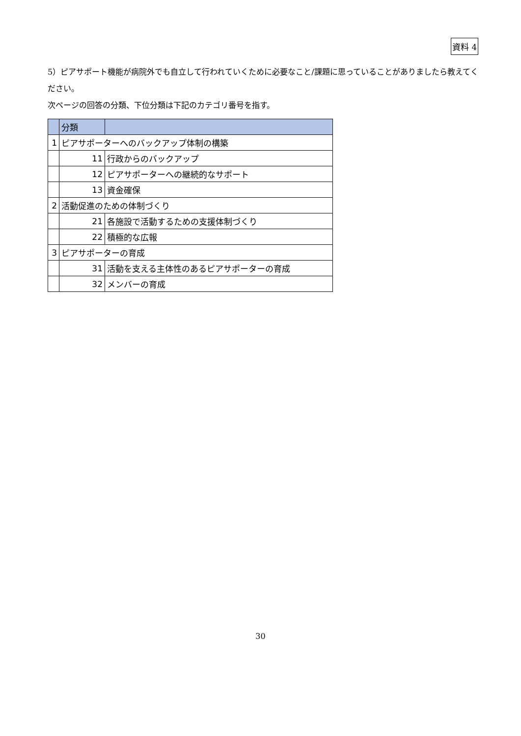資料 4
5）ピアサポート機能が病院外でも自立して行われていくために必要なこと/課題に思っていることがありましたら教えてください。
次ページの回答の分類、下位分類は下記のカテゴリ番号を指す。
| | 分類 | |
| 1 | ピアサポーターへのバックアップ体制の構築 | |
| | 11 | 行政からのバックアップ |
| | 12 | ピアサポーターへの継続的なサポート |
| | 13 | 資金確保 |
| 2 | 活動促進のための体制づくり | |
| | 21 | 各施設で活動するための支援体制づくり |
| | 22 | 積極的な広報 |
| 3 | ピアサポーターの育成 | |
| | 31 | 活動を支える主体性のあるピアサポーターの育成 |
| | 32 | メンバーの育成 |
30